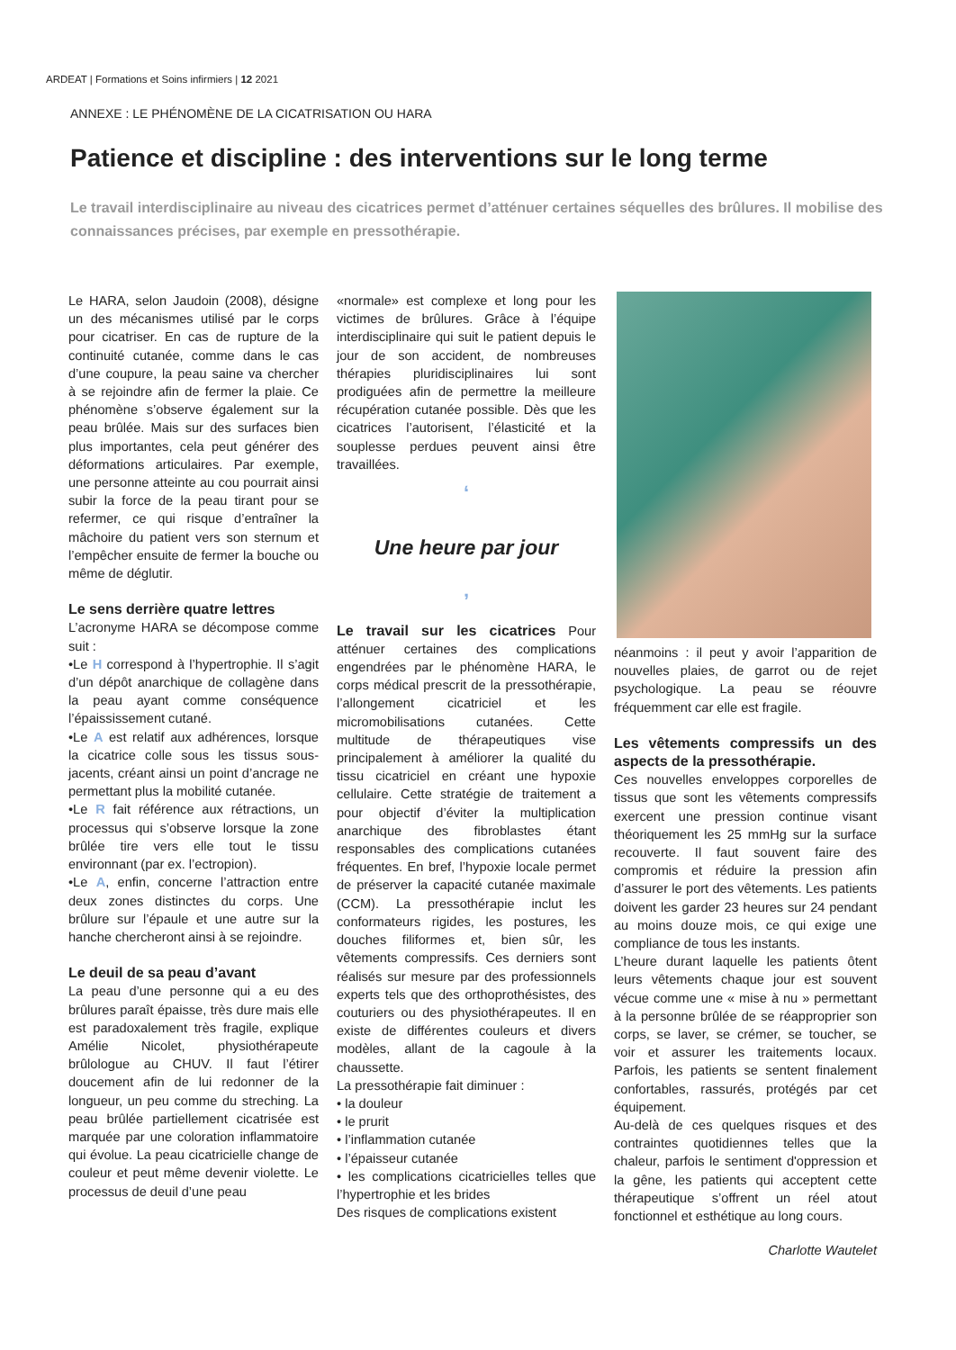ARDEAT | Formations et Soins infirmiers | 12 2021
ANNEXE : LE PHÉNOMÈNE DE LA CICATRISATION OU HARA
Patience et discipline : des interventions sur le long terme
Le travail interdisciplinaire au niveau des cicatrices permet d’atténuer certaines séquelles des brûlures. Il mobilise des connaissances précises, par exemple en pressothérapie.
Le HARA, selon Jaudoin (2008), désigne un des mécanismes utilisé par le corps pour cicatriser. En cas de rupture de la continuité cutanée, comme dans le cas d’une coupure, la peau saine va chercher à se rejoindre afin de fermer la plaie. Ce phénomène s’observe également sur la peau brûlée. Mais sur des surfaces bien plus importantes, cela peut générer des déformations articulaires. Par exemple, une personne atteinte au cou pourrait ainsi subir la force de la peau tirant pour se refermer, ce qui risque d’entraîner la mâchoire du patient vers son sternum et l’empêcher ensuite de fermer la bouche ou même de déglutir.
Le sens derrière quatre lettres
L’acronyme HARA se décompose comme suit :
•Le H correspond à l’hypertrophie. Il s’agit d’un dépôt anarchique de collagène dans la peau ayant comme conséquence l’épaississement cutané.
•Le A est relatif aux adhérences, lorsque la cicatrice colle sous les tissus sous-jacents, créant ainsi un point d’ancrage ne permettant plus la mobilité cutanée.
•Le R fait référence aux rétractions, un processus qui s’observe lorsque la zone brûlée tire vers elle tout le tissu environnant (par ex. l’ectropion).
•Le A, enfin, concerne l’attraction entre deux zones distinctes du corps. Une brûlure sur l’épaule et une autre sur la hanche chercheront ainsi à se rejoindre.
Le deuil de sa peau d’avant
La peau d’une personne qui a eu des brûlures paraît épaisse, très dure mais elle est paradoxalement très fragile, explique Amélie Nicolet, physiothérapeute brûlologue au CHUV. Il faut l’étirer doucement afin de lui redonner de la longueur, un peu comme du streching. La peau brûlée partiellement cicatrisée est marquée par une coloration inflammatoire qui évolue. La peau cicatricielle change de couleur et peut même devenir violette. Le processus de deuil d’une peau
«normale» est complexe et long pour les victimes de brûlures. Grâce à l’équipe interdisciplinaire qui suit le patient depuis le jour de son accident, de nombreuses thérapies pluridisciplinaires lui sont prodiguées afin de permettre la meilleure récupération cutanée possible. Dès que les cicatrices l’autorisent, l’élasticité et la souplesse perdues peuvent ainsi être travaillées.
‘
Une heure par jour
’
Le travail sur les cicatrices Pour atténuer certaines des complications engendrées par le phénomène HARA, le corps médical prescrit de la pressothérapie, l’allongement cicatriciel et les micromobilisations cutanées. Cette multitude de thérapeutiques vise principalement à améliorer la qualité du tissu cicatriciel en créant une hypoxie cellulaire. Cette stratégie de traitement a pour objectif d’éviter la multiplication anarchique des fibroblastes étant responsables des complications cutanées fréquentes. En bref, l’hypoxie locale permet de préserver la capacité cutanée maximale (CCM). La pressothérapie inclut les conformateurs rigides, les postures, les douches filiformes et, bien sûr, les vêtements compressifs. Ces derniers sont réalisés sur mesure par des professionnels experts tels que des orthoprothésistes, des couturiers ou des physiothérapeutes. Il en existe de différentes couleurs et divers modèles, allant de la cagoule à la chaussette.
La pressothérapie fait diminuer :
• la douleur
• le prurit
• l’inflammation cutanée
• l’épaisseur cutanée
• les complications cicatricielles telles que l’hypertrophie et les brides
Des risques de complications existent
néanmoins : il peut y avoir l’apparition de nouvelles plaies, de garrot ou de rejet psychologique. La peau se réouvre fréquemment car elle est fragile.
Les vêtements compressifs un des aspects de la pressothérapie.
Ces nouvelles enveloppes corporelles de tissus que sont les vêtements compressifs exercent une pression continue visant théoriquement les 25 mmHg sur la surface recouverte. Il faut souvent faire des compromis et réduire la pression afin d’assurer le port des vêtements. Les patients doivent les garder 23 heures sur 24 pendant au moins douze mois, ce qui exige une compliance de tous les instants.
L’heure durant laquelle les patients ôtent leurs vêtements chaque jour est souvent vécue comme une « mise à nu » permettant à la personne brûlée de se réapproprier son corps, se laver, se crémer, se toucher, se voir et assurer les traitements locaux. Parfois, les patients se sentent finalement confortables, rassurés, protégés par cet équipement.
Au-delà de ces quelques risques et des contraintes quotidiennes telles que la chaleur, parfois le sentiment d'oppression et la gêne, les patients qui acceptent cette thérapeutique s’offrent un réel atout fonctionnel et esthétique au long cours.
Charlotte Wautelet